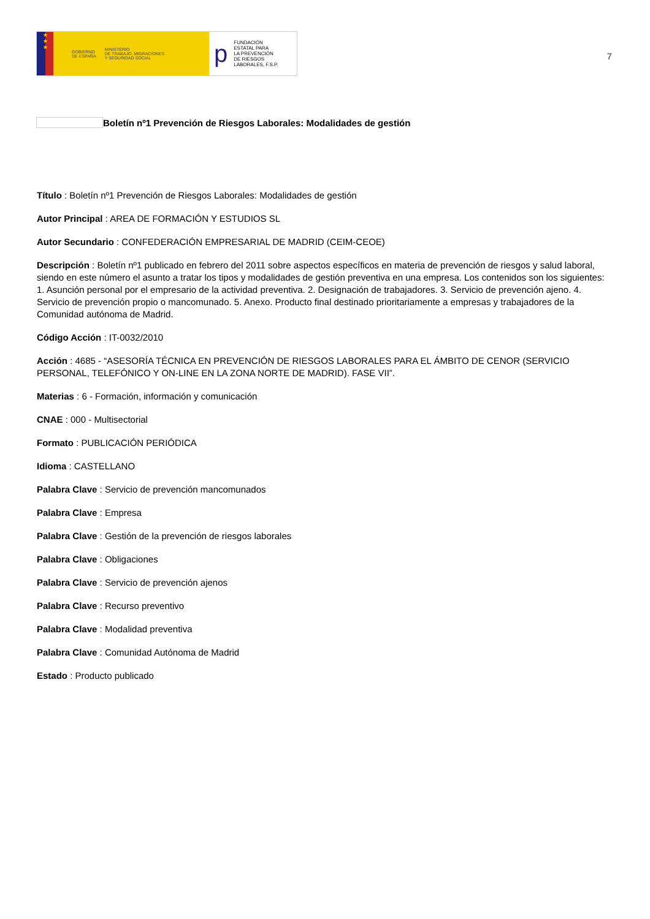★
★
★
GOBIERNO
DE ESPAÑA MINISTERIO
DE TRABAJO, MIGRACIONES
Y SEGURIDAD SOCIAL
p FUNDACIÓN
ESTATAL PARA
LA PREVENCIÓN
DE RIESGOS
LABORALES, F.S.P.
7
Boletín nº1 Prevención de Riesgos Laborales: Modalidades de gestión
Título : Boletín nº1 Prevención de Riesgos Laborales: Modalidades de gestión
Autor Principal : AREA DE FORMACIÓN Y ESTUDIOS SL
Autor Secundario : CONFEDERACIÓN EMPRESARIAL DE MADRID (CEIM-CEOE)
Descripción : Boletín nº1 publicado en febrero del 2011 sobre aspectos específicos en materia de prevención de riesgos y salud laboral, siendo en este número el asunto a tratar los tipos y modalidades de gestión preventiva en una empresa. Los contenidos son los siguientes: 1. Asunción personal por el empresario de la actividad preventiva. 2. Designación de trabajadores. 3. Servicio de prevención ajeno. 4. Servicio de prevención propio o mancomunado. 5. Anexo. Producto final destinado prioritariamente a empresas y trabajadores de la Comunidad autónoma de Madrid.
Código Acción : IT-0032/2010
Acción : 4685 - “ASESORÍA TÉCNICA EN PREVENCIÓN DE RIESGOS LABORALES PARA EL ÁMBITO DE CENOR (SERVICIO PERSONAL, TELEFÓNICO Y ON-LINE EN LA ZONA NORTE DE MADRID). FASE VII”.
Materias : 6 - Formación, información y comunicación
CNAE : 000 - Multisectorial
Formato : PUBLICACIÓN PERIÓDICA
Idioma : CASTELLANO
Palabra Clave : Servicio de prevención mancomunados
Palabra Clave : Empresa
Palabra Clave : Gestión de la prevención de riesgos laborales
Palabra Clave : Obligaciones
Palabra Clave : Servicio de prevención ajenos
Palabra Clave : Recurso preventivo
Palabra Clave : Modalidad preventiva
Palabra Clave : Comunidad Autónoma de Madrid
Estado : Producto publicado